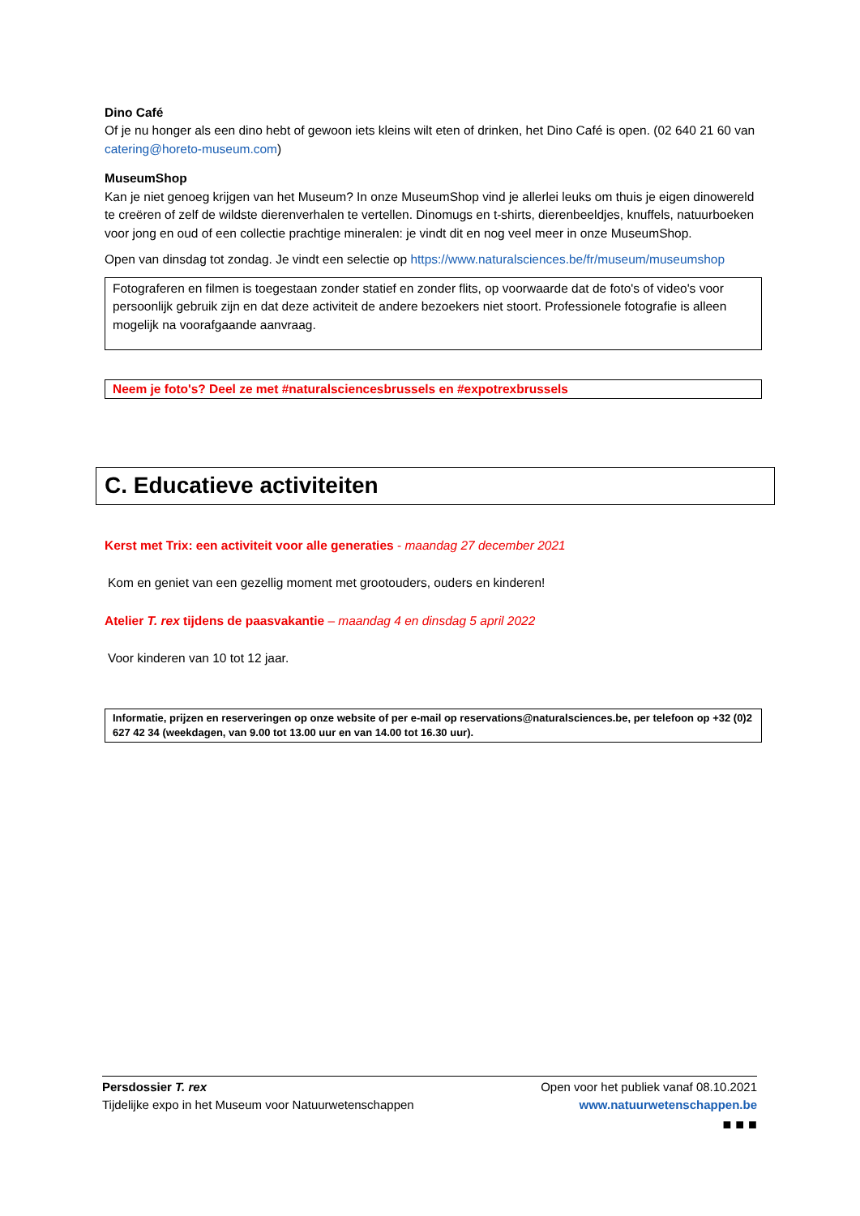Dino Café
Of je nu honger als een dino hebt of gewoon iets kleins wilt eten of drinken, het Dino Café is open. (02 640 21 60 van catering@horeto-museum.com)
MuseumShop
Kan je niet genoeg krijgen van het Museum? In onze MuseumShop vind je allerlei leuks om thuis je eigen dinowereld te creëren of zelf de wildste dierenverhalen te vertellen. Dinomugs en t-shirts, dierenbeeldjes, knuffels, natuurboeken voor jong en oud of een collectie prachtige mineralen: je vindt dit en nog veel meer in onze MuseumShop.
Open van dinsdag tot zondag. Je vindt een selectie op https://www.naturalsciences.be/fr/museum/museumshop
Fotograferen en filmen is toegestaan zonder statief en zonder flits, op voorwaarde dat de foto's of video's voor persoonlijk gebruik zijn en dat deze activiteit de andere bezoekers niet stoort. Professionele fotografie is alleen mogelijk na voorafgaande aanvraag.
Neem je foto's? Deel ze met #naturalsciencesbrussels en #expotrexbrussels
C. Educatieve activiteiten
Kerst met Trix: een activiteit voor alle generaties - maandag 27 december 2021
Kom en geniet van een gezellig moment met grootouders, ouders en kinderen!
Atelier T. rex tijdens de paasvakantie – maandag 4 en dinsdag 5 april 2022
Voor kinderen van 10 tot 12 jaar.
Informatie, prijzen en reserveringen op onze website of per e-mail op reservations@naturalsciences.be, per telefoon op +32 (0)2 627 42 34 (weekdagen, van 9.00 tot 13.00 uur en van 14.00 tot 16.30 uur).
Persdossier T. rex
Tijdelijke expo in het Museum voor Natuurwetenschappen
Open voor het publiek vanaf 08.10.2021
www.natuurwetenschappen.be
■ ■ ■